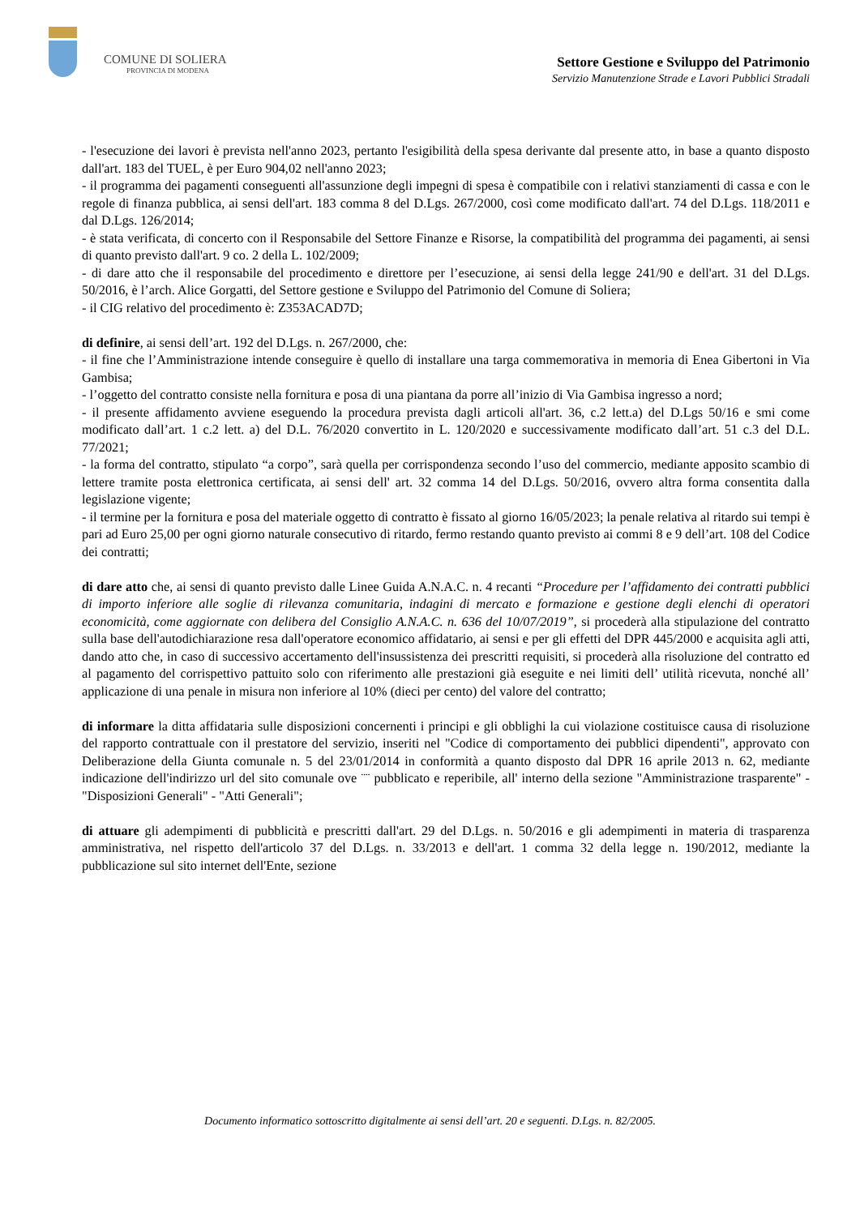COMUNE DI SOLIERA
PROVINCIA DI MODENA
Settore Gestione e Sviluppo del Patrimonio
Servizio Manutenzione Strade e Lavori Pubblici Stradali
- l'esecuzione dei lavori è prevista nell'anno 2023, pertanto l'esigibilità della spesa derivante dal presente atto, in base a quanto disposto dall'art. 183 del TUEL, è per Euro 904,02 nell'anno 2023;
- il programma dei pagamenti conseguenti all'assunzione degli impegni di spesa è compatibile con i relativi stanziamenti di cassa e con le regole di finanza pubblica, ai sensi dell'art. 183 comma 8 del D.Lgs. 267/2000, così come modificato dall'art. 74 del D.Lgs. 118/2011 e dal D.Lgs. 126/2014;
- è stata verificata, di concerto con il Responsabile del Settore Finanze e Risorse, la compatibilità del programma dei pagamenti, ai sensi di quanto previsto dall'art. 9 co. 2 della L. 102/2009;
- di dare atto che il responsabile del procedimento e direttore per l’esecuzione, ai sensi della legge 241/90 e dell'art. 31 del D.Lgs. 50/2016, è l’arch. Alice Gorgatti, del Settore gestione e Sviluppo del Patrimonio del Comune di Soliera;
- il CIG relativo del procedimento è: Z353ACAD7D;
di definire, ai sensi dell’art. 192 del D.Lgs. n. 267/2000, che:
- il fine che l’Amministrazione intende conseguire è quello di installare una targa commemorativa in memoria di Enea Gibertoni in Via Gambisa;
- l’oggetto del contratto consiste nella fornitura e posa di una piantana da porre all’inizio di Via Gambisa ingresso a nord;
- il presente affidamento avviene eseguendo la procedura prevista dagli articoli all'art. 36, c.2 lett.a) del D.Lgs 50/16 e smi come modificato dall’art. 1 c.2 lett. a) del D.L. 76/2020 convertito in L. 120/2020 e successivamente modificato dall’art. 51 c.3 del D.L. 77/2021;
- la forma del contratto, stipulato “a corpo”, sarà quella per corrispondenza secondo l’uso del commercio, mediante apposito scambio di lettere tramite posta elettronica certificata, ai sensi dell' art. 32 comma 14 del D.Lgs. 50/2016, ovvero altra forma consentita dalla legislazione vigente;
- il termine per la fornitura e posa del materiale oggetto di contratto è fissato al giorno 16/05/2023; la penale relativa al ritardo sui tempi è pari ad Euro 25,00 per ogni giorno naturale consecutivo di ritardo, fermo restando quanto previsto ai commi 8 e 9 dell’art. 108 del Codice dei contratti;
di dare atto che, ai sensi di quanto previsto dalle Linee Guida A.N.A.C. n. 4 recanti “Procedure per l’affidamento dei contratti pubblici di importo inferiore alle soglie di rilevanza comunitaria, indagini di mercato e formazione e gestione degli elenchi di operatori economicità, come aggiornate con delibera del Consiglio A.N.A.C. n. 636 del 10/07/2019”, si procederà alla stipulazione del contratto sulla base dell'autodichiarazione resa dall'operatore economico affidatario, ai sensi e per gli effetti del DPR 445/2000 e acquisita agli atti, dando atto che, in caso di successivo accertamento dell'insussistenza dei prescritti requisiti, si procederà alla risoluzione del contratto ed al pagamento del corrispettivo pattuito solo con riferimento alle prestazioni già eseguite e nei limiti dell’ utilità ricevuta, nonché all’ applicazione di una penale in misura non inferiore al 10% (dieci per cento) del valore del contratto;
di informare la ditta affidataria sulle disposizioni concernenti i principi e gli obblighi la cui violazione costituisce causa di risoluzione del rapporto contrattuale con il prestatore del servizio, inseriti nel "Codice di comportamento dei pubblici dipendenti", approvato con Deliberazione della Giunta comunale n. 5 del 23/01/2014 in conformità a quanto disposto dal DPR 16 aprile 2013 n. 62, mediante indicazione dell'indirizzo url del sito comunale ove ¨¨ pubblicato e reperibile, all' interno della sezione "Amministrazione trasparente" - "Disposizioni Generali" - "Atti Generali";
di attuare gli adempimenti di pubblicità e prescritti dall'art. 29 del D.Lgs. n. 50/2016 e gli adempimenti in materia di trasparenza amministrativa, nel rispetto dell'articolo 37 del D.Lgs. n. 33/2013 e dell'art. 1 comma 32 della legge n. 190/2012, mediante la pubblicazione sul sito internet dell'Ente, sezione
Documento informatico sottoscritto digitalmente ai sensi dell’art. 20 e seguenti. D.Lgs. n. 82/2005.